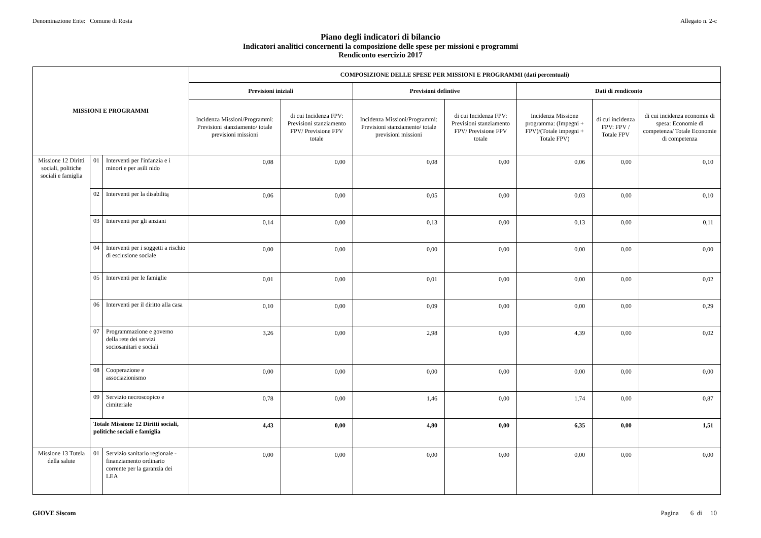Denominazione Ente: Comune di Rosta Allegato n. 2-c
Piano degli indicatori di bilancio
Indicatori analitici concernenti la composizione delle spese per missioni e programmi
Rendiconto esercizio 2017
| MISSIONI E PROGRAMMI | | | COMPOSIZIONE DELLE SPESE PER MISSIONI E PROGRAMMI (dati percentuali) | | | | | | |
| --- | --- | --- | --- | --- | --- | --- | --- | --- | --- |
| | | | Previsioni iniziali | | Previsioni defintive | | Dati di rendiconto | | |
| | | | Incidenza Missioni/Programmi: Previsioni stanziamento/ totale previsioni missioni | di cui Incidenza FPV: Previsioni stanziamento FPV/ Previsione FPV totale | Incidenza Missioni/Programmi: Previsioni stanziamento/ totale previsioni missioni | di cui Incidenza FPV: Previsioni stanziamento FPV/ Previsione FPV totale | Incidenza Missione programma: (Impegni + FPV)/(Totale impegni + Totale FPV) | di cui incidenza FPV: FPV / Totale FPV | di cui incidenza economie di spesa: Economie di competenza/ Totale Economie di competenza |
| Missione 12 Diritti sociali, politiche sociali e famiglia | 01 | Interventi per l'infanzia e i minori e per asili nido | 0,08 | 0,00 | 0,08 | 0,00 | 0,06 | 0,00 | 0,10 |
| | 02 | Interventi per la disabilitą | 0,06 | 0,00 | 0,05 | 0,00 | 0,03 | 0,00 | 0,10 |
| | 03 | Interventi per gli anziani | 0,14 | 0,00 | 0,13 | 0,00 | 0,13 | 0,00 | 0,11 |
| | 04 | Interventi per i soggetti a rischio di esclusione sociale | 0,00 | 0,00 | 0,00 | 0,00 | 0,00 | 0,00 | 0,00 |
| | 05 | Interventi per le famiglie | 0,01 | 0,00 | 0,01 | 0,00 | 0,00 | 0,00 | 0,02 |
| | 06 | Interventi per il diritto alla casa | 0,10 | 0,00 | 0,09 | 0,00 | 0,00 | 0,00 | 0,29 |
| | 07 | Programmazione e governo della rete dei servizi sociosanitari e sociali | 3,26 | 0,00 | 2,98 | 0,00 | 4,39 | 0,00 | 0,02 |
| | 08 | Cooperazione e associazionismo | 0,00 | 0,00 | 0,00 | 0,00 | 0,00 | 0,00 | 0,00 |
| | 09 | Servizio necroscopico e cimiteriale | 0,78 | 0,00 | 1,46 | 0,00 | 1,74 | 0,00 | 0,87 |
| | Totale Missione 12 Diritti sociali, politiche sociali e famiglia | | 4,43 | 0,00 | 4,80 | 0,00 | 6,35 | 0,00 | 1,51 |
| Missione 13 Tutela della salute | 01 | Servizio sanitario regionale - finanziamento ordinario corrente per la garanzia dei LEA | 0,00 | 0,00 | 0,00 | 0,00 | 0,00 | 0,00 | 0,00 |
GIOVE Siscom Pagina 6 di 10